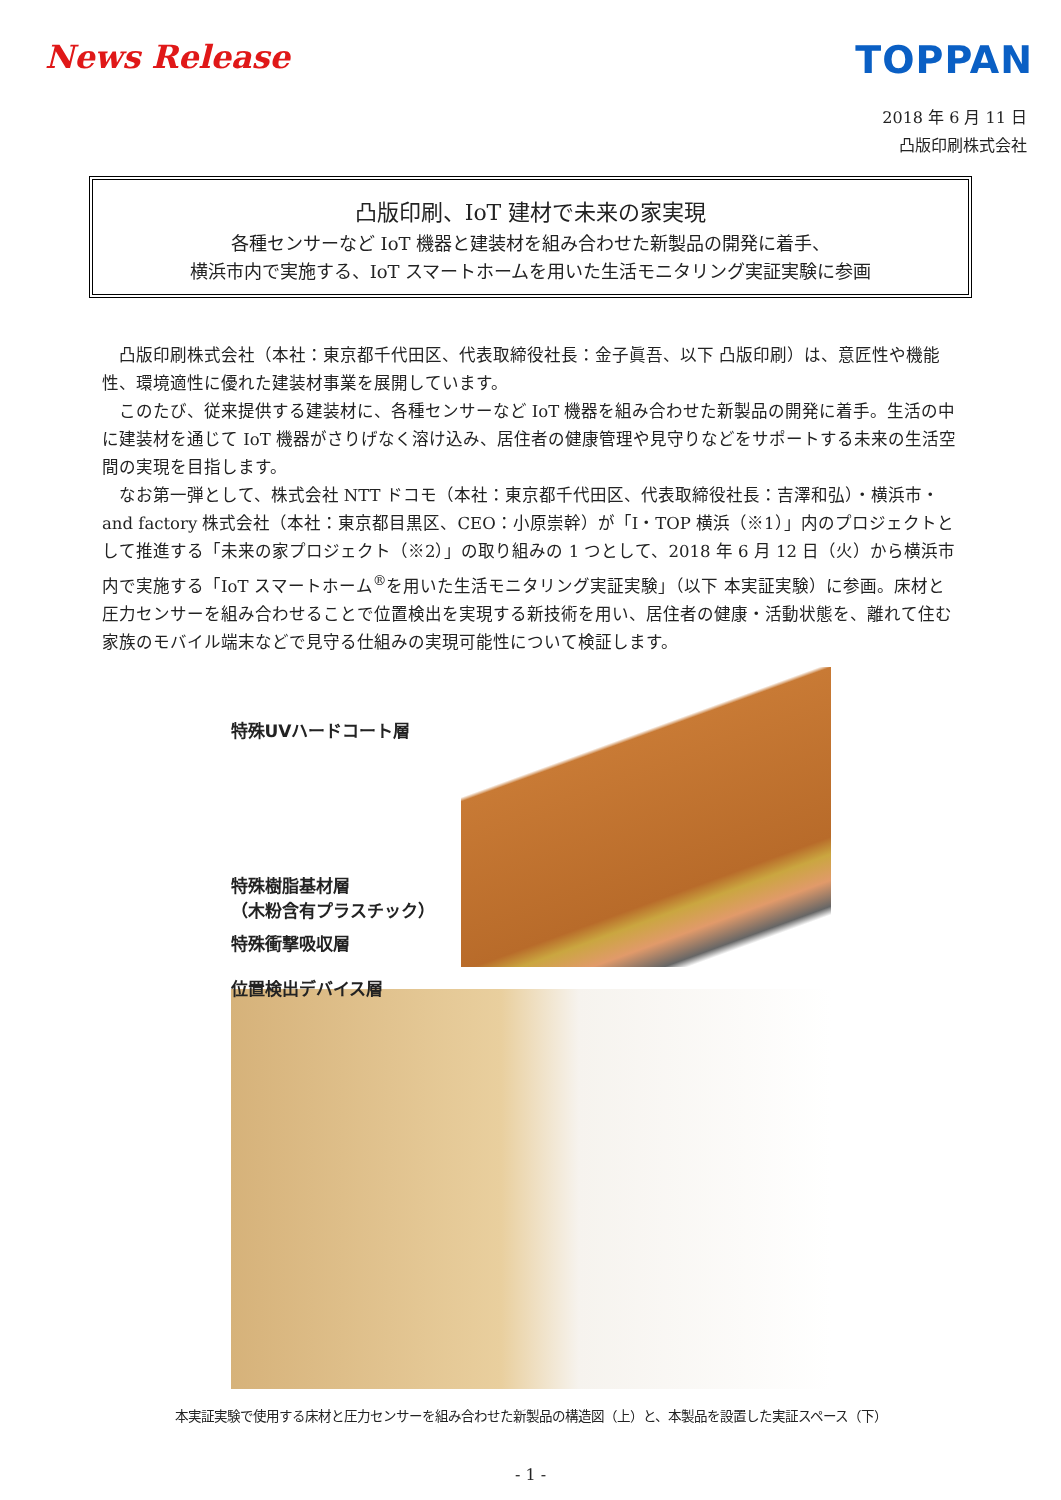News Release
TOPPAN
2018 年 6 月 11 日
凸版印刷株式会社
凸版印刷、IoT 建材で未来の家実現
各種センサーなど IoT 機器と建装材を組み合わせた新製品の開発に着手、
横浜市内で実施する、IoT スマートホームを用いた生活モニタリング実証実験に参画
凸版印刷株式会社（本社：東京都千代田区、代表取締役社長：金子眞吾、以下 凸版印刷）は、意匠性や機能性、環境適性に優れた建装材事業を展開しています。
このたび、従来提供する建装材に、各種センサーなど IoT 機器を組み合わせた新製品の開発に着手。生活の中に建装材を通じて IoT 機器がさりげなく溶け込み、居住者の健康管理や見守りなどをサポートする未来の生活空間の実現を目指します。
なお第一弾として、株式会社 NTT ドコモ（本社：東京都千代田区、代表取締役社長：吉澤和弘）・横浜市・and factory 株式会社（本社：東京都目黒区、CEO：小原崇幹）が「I・TOP 横浜（※1）」内のプロジェクトとして推進する「未来の家プロジェクト（※2）」の取り組みの 1 つとして、2018 年 6 月 12 日（火）から横浜市内で実施する「IoT スマートホーム<sup>®</sup>を用いた生活モニタリング実証実験」（以下 本実証実験）に参画。床材と圧力センサーを組み合わせることで位置検出を実現する新技術を用い、居住者の健康・活動状態を、離れて住む家族のモバイル端末などで見守る仕組みの実現可能性について検証します。
特殊UVハードコート層
特殊樹脂基材層
（木粉含有プラスチック）
特殊衝撃吸収層
位置検出デバイス層
本実証実験で使用する床材と圧力センサーを組み合わせた新製品の構造図（上）と、本製品を設置した実証スペース（下）
- 1 -